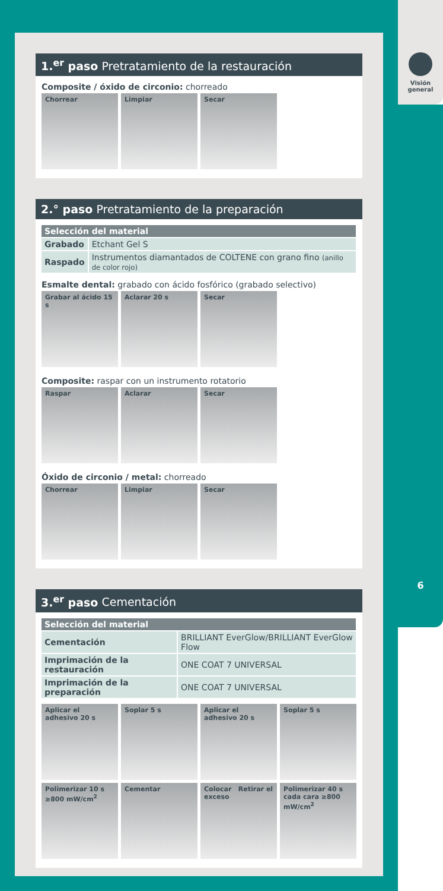Visión
general
6
1.<sup>er</sup> paso Pretratamiento de la restauración
Composite / óxido de circonio: chorreado
Chorrear Limpiar Secar
2.° paso Pretratamiento de la preparación
| Selección del material | |
| --- | --- |
| Grabado | Etchant Gel S |
| Raspado | Instrumentos diamantados de COLTENE con grano fino (anillo de color rojo) |
Esmalte dental: grabado con ácido fosfórico (grabado selectivo)
Grabar al ácido 15 s
Aclarar 20 s Secar
Composite: raspar con un instrumento rotatorio
Raspar Aclarar Secar
Óxido de circonio / metal: chorreado
Chorrear Limpiar Secar
3.<sup>er</sup> paso Cementación
| Selección del material | |
| --- | --- |
| Cementación | BRILLIANT EverGlow/BRILLIANT EverGlow Flow |
| Imprimación de la restauración | ONE COAT 7 UNIVERSAL |
| Imprimación de la preparación | ONE COAT 7 UNIVERSAL |
Aplicar el adhesivo 20 s
Soplar 5 s Aplicar el adhesivo 20 s
Soplar 5 s
Polimerizar 10 s ≥800 mW/cm<sup>2</sup>
Cementar Colocar Retirar el exceso
Polimerizar 40 s cada cara ≥800 mW/cm<sup>2</sup>